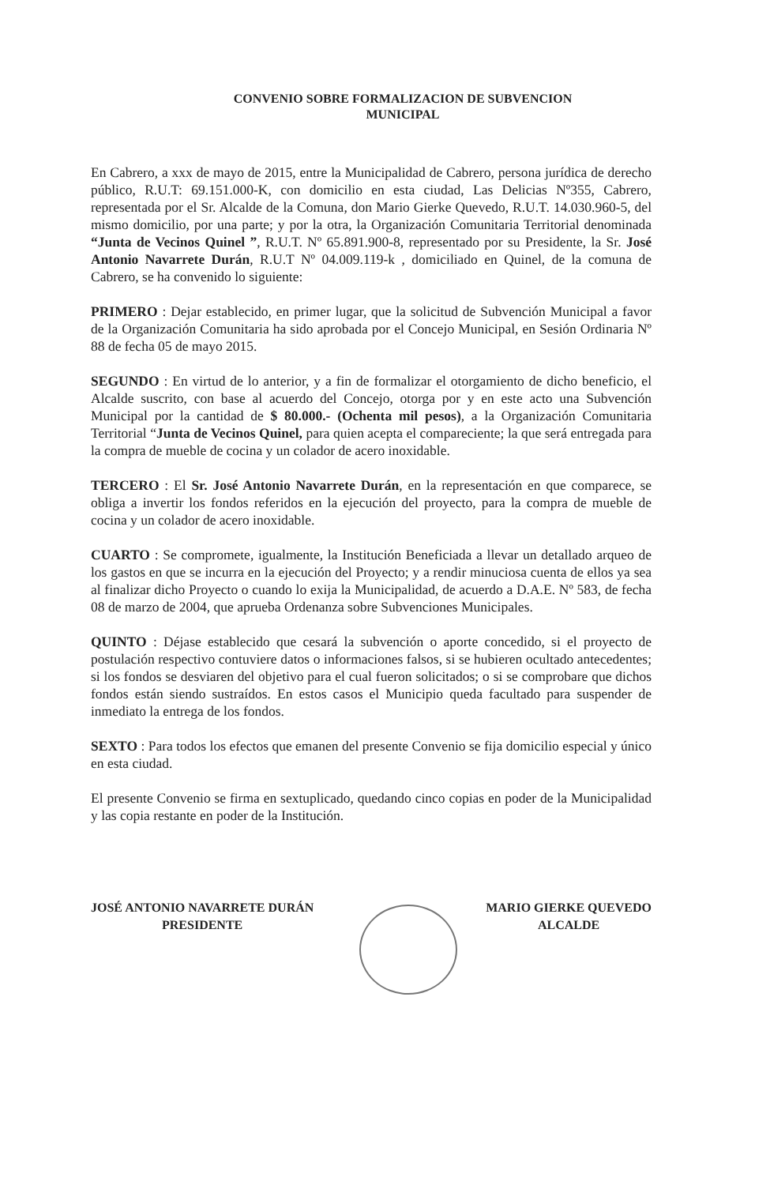CONVENIO SOBRE FORMALIZACION DE SUBVENCION
MUNICIPAL
En Cabrero, a xxx de mayo de 2015, entre la Municipalidad de Cabrero, persona jurídica de derecho público, R.U.T: 69.151.000-K, con domicilio en esta ciudad, Las Delicias Nº355, Cabrero, representada por el Sr. Alcalde de la Comuna, don Mario Gierke Quevedo, R.U.T. 14.030.960-5, del mismo domicilio, por una parte; y por la otra, la Organización Comunitaria Territorial denominada “Junta de Vecinos Quinel ”, R.U.T. Nº 65.891.900-8, representado por su Presidente, la Sr. José Antonio Navarrete Durán, R.U.T Nº 04.009.119-k , domiciliado en Quinel, de la comuna de Cabrero, se ha convenido lo siguiente:
PRIMERO : Dejar establecido, en primer lugar, que la solicitud de Subvención Municipal a favor de la Organización Comunitaria ha sido aprobada por el Concejo Municipal, en Sesión Ordinaria Nº 88 de fecha 05 de mayo 2015.
SEGUNDO : En virtud de lo anterior, y a fin de formalizar el otorgamiento de dicho beneficio, el Alcalde suscrito, con base al acuerdo del Concejo, otorga por y en este acto una Subvención Municipal por la cantidad de $ 80.000.- (Ochenta mil pesos), a la Organización Comunitaria Territorial “Junta de Vecinos Quinel, para quien acepta el compareciente; la que será entregada para la compra de mueble de cocina y un colador de acero inoxidable.
TERCERO : El Sr. José Antonio Navarrete Durán, en la representación en que comparece, se obliga a invertir los fondos referidos en la ejecución del proyecto, para la compra de mueble de cocina y un colador de acero inoxidable.
CUARTO : Se compromete, igualmente, la Institución Beneficiada a llevar un detallado arqueo de los gastos en que se incurra en la ejecución del Proyecto; y a rendir minuciosa cuenta de ellos ya sea al finalizar dicho Proyecto o cuando lo exija la Municipalidad, de acuerdo a D.A.E. Nº 583, de fecha 08 de marzo de 2004, que aprueba Ordenanza sobre Subvenciones Municipales.
QUINTO : Déjase establecido que cesará la subvención o aporte concedido, si el proyecto de postulación respectivo contuviere datos o informaciones falsos, si se hubieren ocultado antecedentes; si los fondos se desviaren del objetivo para el cual fueron solicitados; o si se comprobare que dichos fondos están siendo sustraídos. En estos casos el Municipio queda facultado para suspender de inmediato la entrega de los fondos.
SEXTO : Para todos los efectos que emanen del presente Convenio se fija domicilio especial y único en esta ciudad.
El presente Convenio se firma en sextuplicado, quedando cinco copias en poder de la Municipalidad y las copia restante en poder de la Institución.
JOSÉ ANTONIO NAVARRETE DURÁN
PRESIDENTE
MARIO GIERKE QUEVEDO
ALCALDE